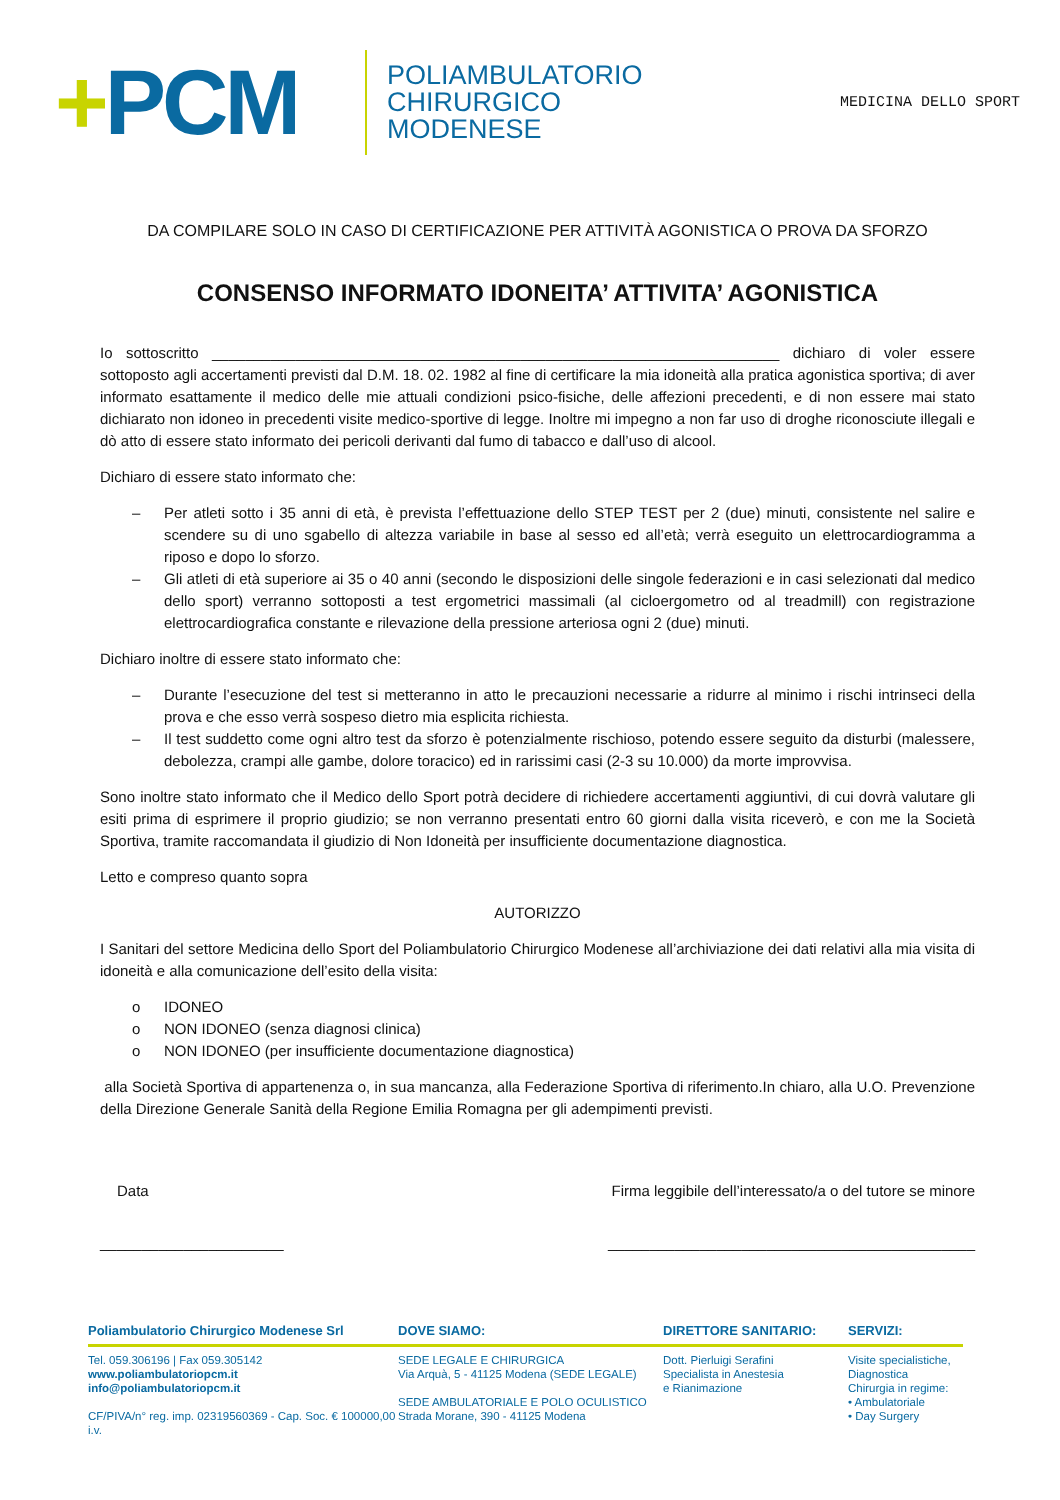+PCM
POLIAMBULATORIO
CHIRURGICO
MODENESE
MEDICINA DELLO SPORT
DA COMPILARE SOLO IN CASO DI CERTIFICAZIONE PER ATTIVITÀ AGONISTICA O PROVA DA SFORZO
CONSENSO INFORMATO IDONEITA’ ATTIVITA’ AGONISTICA
Io sottoscritto ____________________________________________________________________ dichiaro di voler essere sottoposto agli accertamenti previsti dal D.M. 18. 02. 1982 al fine di certificare la mia idoneità alla pratica agonistica sportiva; di aver informato esattamente il medico delle mie attuali condizioni psico-fisiche, delle affezioni precedenti, e di non essere mai stato dichiarato non idoneo in precedenti visite medico-sportive di legge. Inoltre mi impegno a non far uso di droghe riconosciute illegali e dò atto di essere stato informato dei pericoli derivanti dal fumo di tabacco e dall’uso di alcool.
Dichiaro di essere stato informato che:
– Per atleti sotto i 35 anni di età, è prevista l’effettuazione dello STEP TEST per 2 (due) minuti, consistente nel salire e scendere su di uno sgabello di altezza variabile in base al sesso ed all’età; verrà eseguito un elettrocardiogramma a riposo e dopo lo sforzo.
– Gli atleti di età superiore ai 35 o 40 anni (secondo le disposizioni delle singole federazioni e in casi selezionati dal medico dello sport) verranno sottoposti a test ergometrici massimali (al cicloergometro od al treadmill) con registrazione elettrocardiografica constante e rilevazione della pressione arteriosa ogni 2 (due) minuti.
Dichiaro inoltre di essere stato informato che:
– Durante l’esecuzione del test si metteranno in atto le precauzioni necessarie a ridurre al minimo i rischi intrinseci della prova e che esso verrà sospeso dietro mia esplicita richiesta.
– Il test suddetto come ogni altro test da sforzo è potenzialmente rischioso, potendo essere seguito da disturbi (malessere, debolezza, crampi alle gambe, dolore toracico) ed in rarissimi casi (2-3 su 10.000) da morte improvvisa.
Sono inoltre stato informato che il Medico dello Sport potrà decidere di richiedere accertamenti aggiuntivi, di cui dovrà valutare gli esiti prima di esprimere il proprio giudizio; se non verranno presentati entro 60 giorni dalla visita riceverò, e con me la Società Sportiva, tramite raccomandata il giudizio di Non Idoneità per insufficiente documentazione diagnostica.
Letto e compreso quanto sopra
AUTORIZZO
I Sanitari del settore Medicina dello Sport del Poliambulatorio Chirurgico Modenese all’archiviazione dei dati relativi alla mia visita di idoneità e alla comunicazione dell’esito della visita:
o IDONEO
o NON IDONEO (senza diagnosi clinica)
o NON IDONEO (per insufficiente documentazione diagnostica)
alla Società Sportiva di appartenenza o, in sua mancanza, alla Federazione Sportiva di riferimento.In chiaro, alla U.O. Prevenzione della Direzione Generale Sanità della Regione Emilia Romagna per gli adempimenti previsti.
Data Firma leggibile dell’interessato/a o del tutore se minore
______________________ ____________________________________________
Poliambulatorio Chirurgico Modenese Srl
Tel. 059.306196 | Fax 059.305142
www.poliambulatoriopcm.it
info@poliambulatoriopcm.it
CF/PIVA/n° reg. imp. 02319560369 - Cap. Soc. € 100000,00 i.v.
DOVE SIAMO:
SEDE LEGALE E CHIRURGICA
Via Arquà, 5 - 41125 Modena (SEDE LEGALE)
SEDE AMBULATORIALE E POLO OCULISTICO
Strada Morane, 390 - 41125 Modena
DIRETTORE SANITARIO:
Dott. Pierluigi Serafini
Specialista in Anestesia
e Rianimazione
SERVIZI:
Visite specialistiche, Diagnostica
Chirurgia in regime:
• Ambulatoriale
• Day Surgery